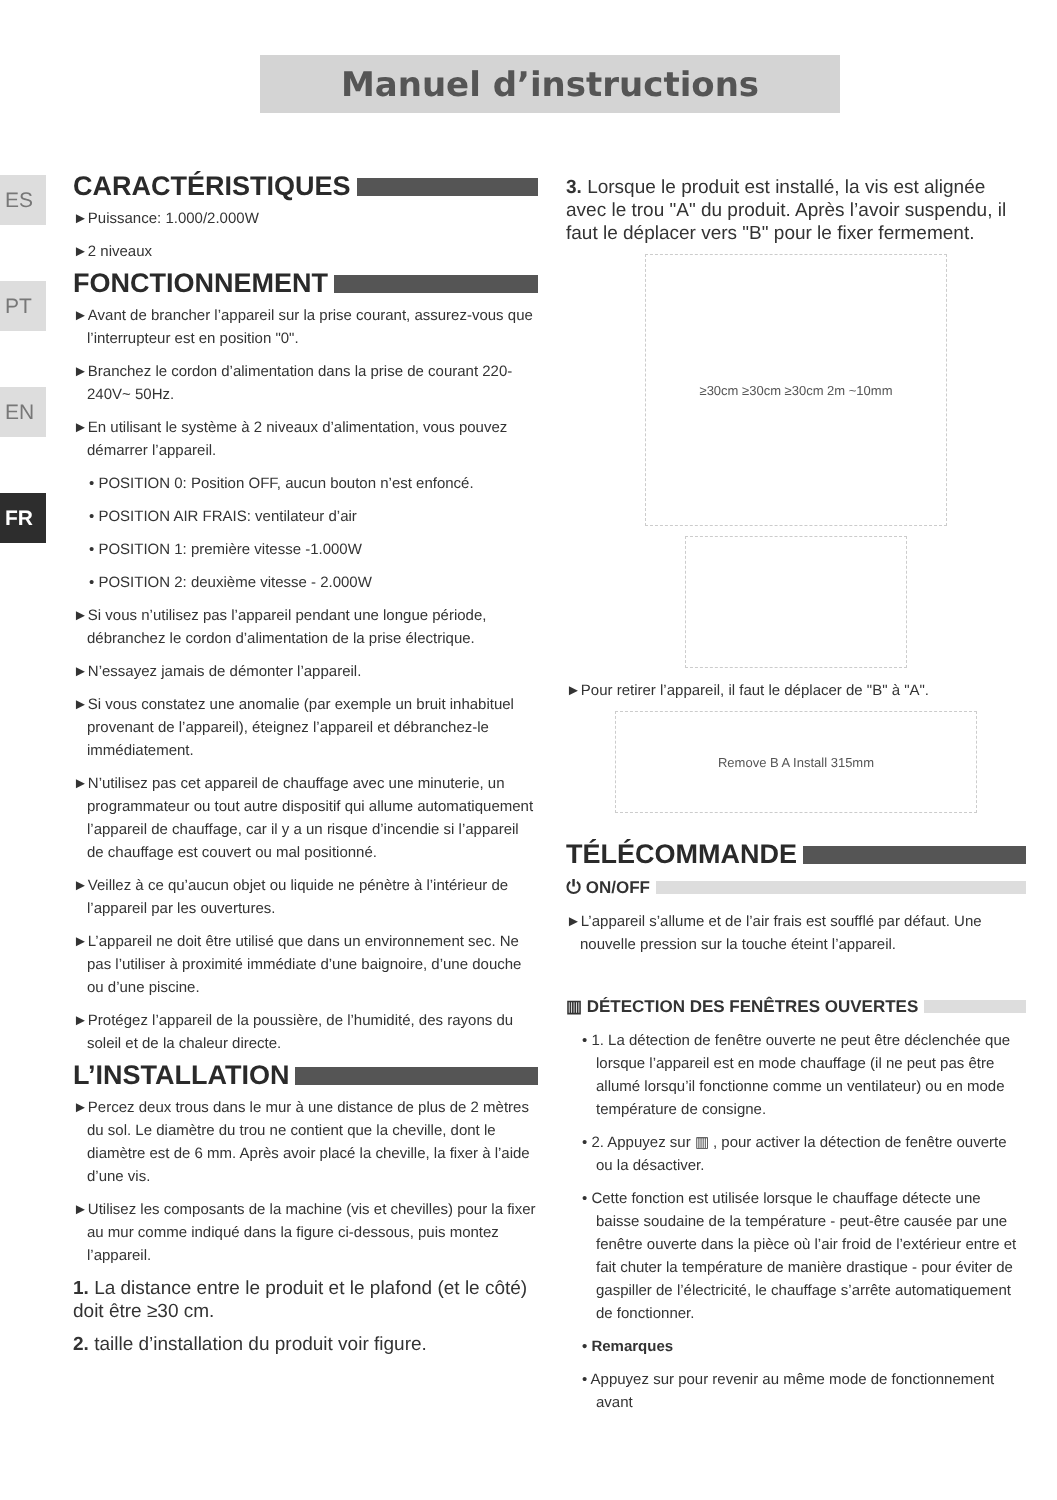Manuel d’instructions
ES
PT
EN
FR
CARACTÉRISTIQUES
►Puissance: 1.000/2.000W
►2 niveaux
FONCTIONNEMENT
►Avant de brancher l’appareil sur la prise courant, assurez-vous que l’interrupteur est en position "0".
►Branchez le cordon d’alimentation dans la prise de courant 220-240V~ 50Hz.
►En utilisant le système à 2 niveaux d’alimentation, vous pouvez démarrer l’appareil.
• POSITION 0: Position OFF, aucun bouton n’est enfoncé.
• POSITION AIR FRAIS: ventilateur d’air
• POSITION 1: première vitesse -1.000W
• POSITION 2: deuxième vitesse - 2.000W
►Si vous n’utilisez pas l’appareil pendant une longue période, débranchez le cordon d’alimentation de la prise électrique.
►N’essayez jamais de démonter l’appareil.
►Si vous constatez une anomalie (par exemple un bruit inhabituel provenant de l’appareil), éteignez l’appareil et débranchez-le immédiatement.
►N’utilisez pas cet appareil de chauffage avec une minuterie, un programmateur ou tout autre dispositif qui allume automatiquement l’appareil de chauffage, car il y a un risque d’incendie si l’appareil de chauffage est couvert ou mal positionné.
►Veillez à ce qu’aucun objet ou liquide ne pénètre à l’intérieur de l’appareil par les ouvertures.
►L’appareil ne doit être utilisé que dans un environnement sec. Ne pas l’utiliser à proximité immédiate d’une baignoire, d’une douche ou d’une piscine.
►Protégez l’appareil de la poussière, de l’humidité, des rayons du soleil et de la chaleur directe.
L’INSTALLATION
►Percez deux trous dans le mur à une distance de plus de 2 mètres du sol. Le diamètre du trou ne contient que la cheville, dont le diamètre est de 6 mm. Après avoir placé la cheville, la fixer à l’aide d’une vis.
►Utilisez les composants de la machine (vis et chevilles) pour la fixer au mur comme indiqué dans la figure ci-dessous, puis montez l’appareil.
1. La distance entre le produit et le plafond (et le côté) doit être ≥30 cm.
2. taille d’installation du produit voir figure.
3. Lorsque le produit est installé, la vis est alignée avec le trou "A" du produit. Après l’avoir suspendu, il faut le déplacer vers "B" pour le fixer fermement.
≥30cm ≥30cm ≥30cm 2m ~10mm
►Pour retirer l’appareil, il faut le déplacer de "B" à "A".
Remove B A Install 315mm
TÉLÉCOMMANDE
⏻ ON/OFF
►L’appareil s’allume et de l’air frais est soufflé par défaut. Une nouvelle pression sur la touche éteint l’appareil.
▥ DÉTECTION DES FENÊTRES OUVERTES
• 1. La détection de fenêtre ouverte ne peut être déclenchée que lorsque l’appareil est en mode chauffage (il ne peut pas être allumé lorsqu’il fonctionne comme un ventilateur) ou en mode température de consigne.
• 2. Appuyez sur ▥ , pour activer la détection de fenêtre ouverte ou la désactiver.
• Cette fonction est utilisée lorsque le chauffage détecte une baisse soudaine de la température - peut-être causée par une fenêtre ouverte dans la pièce où l’air froid de l’extérieur entre et fait chuter la température de manière drastique - pour éviter de gaspiller de l’électricité, le chauffage s’arrête automatiquement de fonctionner.
• Remarques
• Appuyez sur pour revenir au même mode de fonctionnement avant